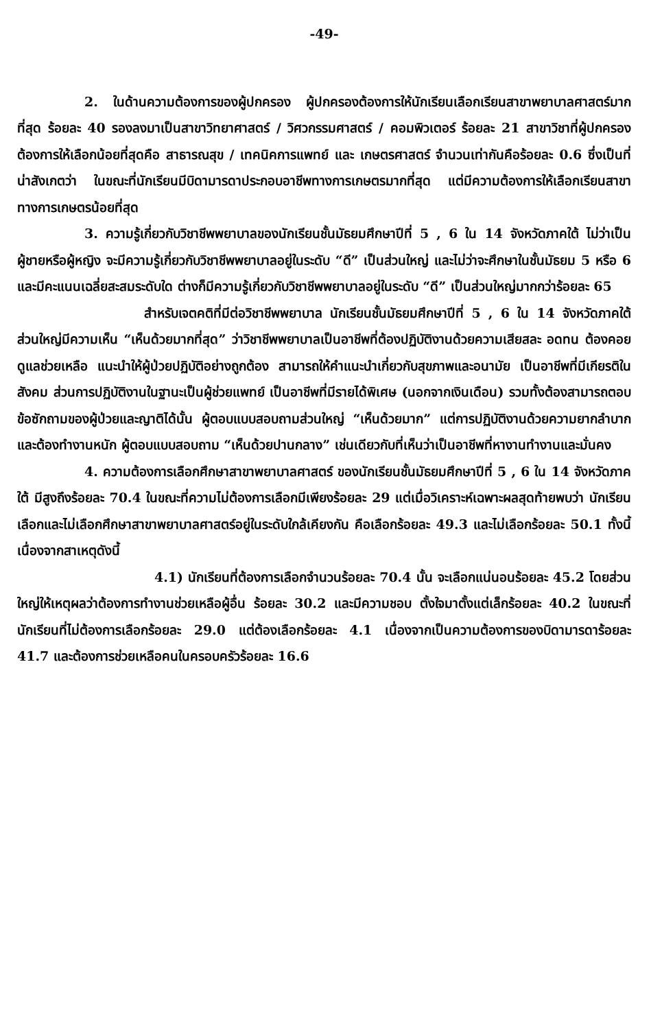-49-
2. ในด้านความต้องการของผู้ปกครอง ผู้ปกครองต้องการให้นักเรียนเลือกเรียนสาขาพยาบาลศาสตร์มากที่สุด ร้อยละ 40 รองลงมาเป็นสาขาวิทยาศาสตร์ / วิศวกรรมศาสตร์ / คอมพิวเตอร์ ร้อยละ 21 สาขาวิชาที่ผู้ปกครองต้องการให้เลือกน้อยที่สุดคือ สาธารณสุข / เทคนิคการแพทย์ และ เกษตรศาสตร์ จำนวนเท่ากันคือร้อยละ 0.6 ซึ่งเป็นที่น่าสังเกตว่า ในขณะที่นักเรียนมีบิดามารดาประกอบอาชีพทางการเกษตรมากที่สุด แต่มีความต้องการให้เลือกเรียนสาขาทางการเกษตรน้อยที่สุด
3. ความรู้เกี่ยวกับวิชาชีพพยาบาลของนักเรียนชั้นมัธยมศึกษาปีที่ 5 , 6 ใน 14 จังหวัดภาคใต้ ไม่ว่าเป็นผู้ชายหรือผู้หญิง จะมีความรู้เกี่ยวกับวิชาชีพพยาบาลอยู่ในระดับ “ดี” เป็นส่วนใหญ่ และไม่ว่าจะศึกษาในชั้นมัธยม 5 หรือ 6 และมีคะแนนเฉลี่ยสะสมระดับใด ต่างก็มีความรู้เกี่ยวกับวิชาชีพพยาบาลอยู่ในระดับ “ดี” เป็นส่วนใหญ่มากกว่าร้อยละ 65
สำหรับเจตคติที่มีต่อวิชาชีพพยาบาล นักเรียนชั้นมัธยมศึกษาปีที่ 5 , 6 ใน 14 จังหวัดภาคใต้ ส่วนใหญ่มีความเห็น “เห็นด้วยมากที่สุด” ว่าวิชาชีพพยาบาลเป็นอาชีพที่ต้องปฏิบัติงานด้วยความเสียสละ อดทน ต้องคอยดูแลช่วยเหลือ แนะนำให้ผู้ป่วยปฏิบัติอย่างถูกต้อง สามารถให้คำแนะนำเกี่ยวกับสุขภาพและอนามัย เป็นอาชีพที่มีเกียรติในสังคม ส่วนการปฏิบัติงานในฐานะเป็นผู้ช่วยแพทย์ เป็นอาชีพที่มีรายได้พิเศษ (นอกจากเงินเดือน) รวมทั้งต้องสามารถตอบข้อซักถามของผู้ป่วยและญาติได้นั้น ผู้ตอบแบบสอบถามส่วนใหญ่ “เห็นด้วยมาก” แต่การปฏิบัติงานด้วยความยากลำบาก และต้องทำงานหนัก ผู้ตอบแบบสอบถาม “เห็นด้วยปานกลาง” เช่นเดียวกับที่เห็นว่าเป็นอาชีพที่หางานทำงานและมั่นคง
4. ความต้องการเลือกศึกษาสาขาพยาบาลศาสตร์ ของนักเรียนชั้นมัธยมศึกษาปีที่ 5 , 6 ใน 14 จังหวัดภาคใต้ มีสูงถึงร้อยละ 70.4 ในขณะที่ความไม่ต้องการเลือกมีเพียงร้อยละ 29 แต่เมื่อวิเคราะห์เฉพาะผลสุดท้ายพบว่า นักเรียนเลือกและไม่เลือกศึกษาสาขาพยาบาลศาสตร์อยู่ในระดับใกล้เคียงกัน คือเลือกร้อยละ 49.3 และไม่เลือกร้อยละ 50.1 ทั้งนี้เนื่องจากสาเหตุดังนี้
4.1) นักเรียนที่ต้องการเลือกจำนวนร้อยละ 70.4 นั้น จะเลือกแน่นอนร้อยละ 45.2 โดยส่วนใหญ่ให้เหตุผลว่าต้องการทำงานช่วยเหลือผู้อื่น ร้อยละ 30.2 และมีความชอบ ตั้งใจมาตั้งแต่เล็กร้อยละ 40.2 ในขณะที่นักเรียนที่ไม่ต้องการเลือกร้อยละ 29.0 แต่ต้องเลือกร้อยละ 4.1 เนื่องจากเป็นความต้องการของบิดามารดาร้อยละ 41.7 และต้องการช่วยเหลือคนในครอบครัวร้อยละ 16.6